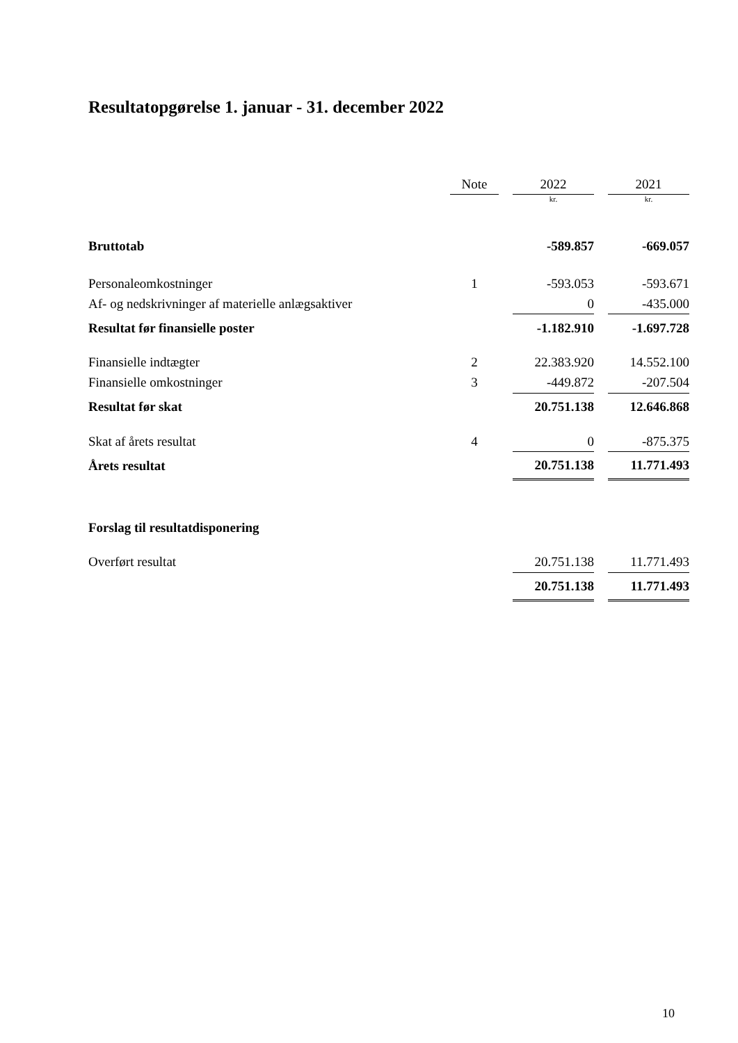Resultatopgørelse 1. januar - 31. december 2022
| | Note | | 2022 | | 2021 |
| --- | --- | --- | --- | --- | --- |
| | | | kr. | | kr. |
| Bruttotab | | | -589.857 | | -669.057 |
| Personaleomkostninger | 1 | | -593.053 | | -593.671 |
| Af- og nedskrivninger af materielle anlægsaktiver | | | 0 | | -435.000 |
| Resultat før finansielle poster | | | -1.182.910 | | -1.697.728 |
| Finansielle indtægter | 2 | | 22.383.920 | | 14.552.100 |
| Finansielle omkostninger | 3 | | -449.872 | | -207.504 |
| Resultat før skat | | | 20.751.138 | | 12.646.868 |
| Skat af årets resultat | 4 | | 0 | | -875.375 |
| Årets resultat | | | 20.751.138 | | 11.771.493 |
| Forslag til resultatdisponering | | | | | |
| Overført resultat | | | 20.751.138 | | 11.771.493 |
| | | | 20.751.138 | | 11.771.493 |
10